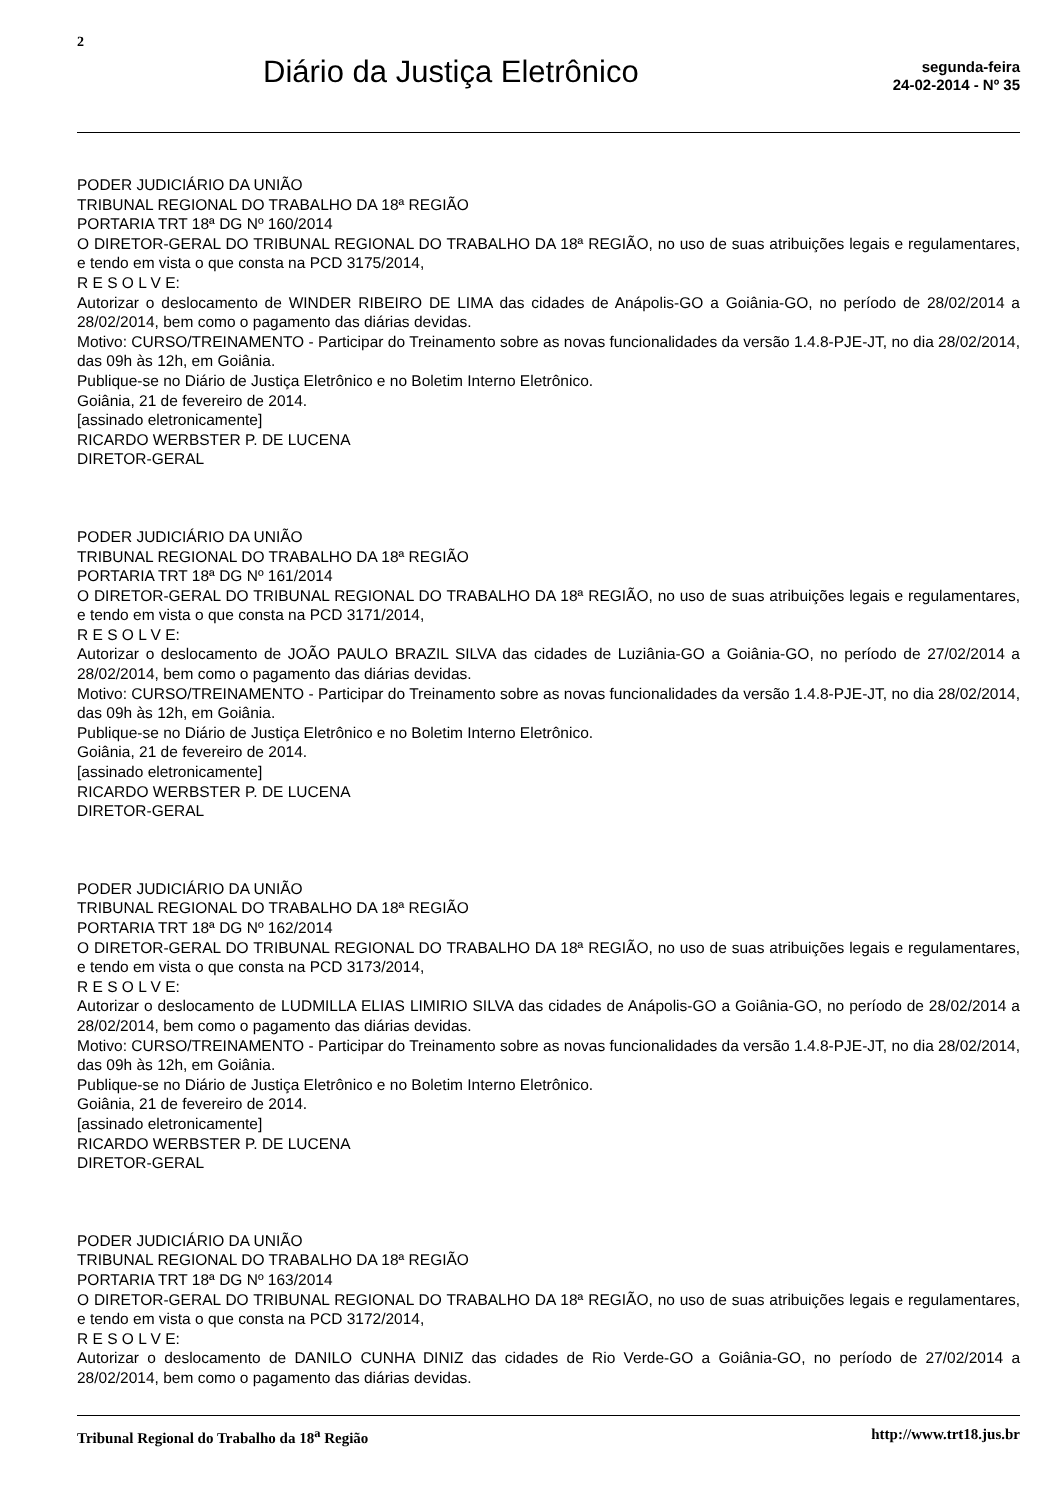2
Diário da Justiça Eletrônico
segunda-feira
24-02-2014 - Nº 35
PODER JUDICIÁRIO DA UNIÃO
TRIBUNAL REGIONAL DO TRABALHO DA 18ª REGIÃO
PORTARIA TRT 18ª DG Nº 160/2014
O DIRETOR-GERAL DO TRIBUNAL REGIONAL DO TRABALHO DA 18ª REGIÃO, no uso de suas atribuições legais e regulamentares, e tendo em vista o que consta na PCD 3175/2014,
R E S O L V E:
Autorizar o deslocamento de WINDER RIBEIRO DE LIMA das cidades de Anápolis-GO a Goiânia-GO, no período de 28/02/2014 a 28/02/2014, bem como o pagamento das diárias devidas.
Motivo: CURSO/TREINAMENTO - Participar do Treinamento sobre as novas funcionalidades da versão 1.4.8-PJE-JT, no dia 28/02/2014, das 09h às 12h, em Goiânia.
Publique-se no Diário de Justiça Eletrônico e no Boletim Interno Eletrônico.
Goiânia, 21 de fevereiro de 2014.
[assinado eletronicamente]
RICARDO WERBSTER P. DE LUCENA
DIRETOR-GERAL
PODER JUDICIÁRIO DA UNIÃO
TRIBUNAL REGIONAL DO TRABALHO DA 18ª REGIÃO
PORTARIA TRT 18ª DG Nº 161/2014
O DIRETOR-GERAL DO TRIBUNAL REGIONAL DO TRABALHO DA 18ª REGIÃO, no uso de suas atribuições legais e regulamentares, e tendo em vista o que consta na PCD 3171/2014,
R E S O L V E:
Autorizar o deslocamento de JOÃO PAULO BRAZIL SILVA das cidades de Luziânia-GO a Goiânia-GO, no período de 27/02/2014 a 28/02/2014, bem como o pagamento das diárias devidas.
Motivo: CURSO/TREINAMENTO - Participar do Treinamento sobre as novas funcionalidades da versão 1.4.8-PJE-JT, no dia 28/02/2014, das 09h às 12h, em Goiânia.
Publique-se no Diário de Justiça Eletrônico e no Boletim Interno Eletrônico.
Goiânia, 21 de fevereiro de 2014.
[assinado eletronicamente]
RICARDO WERBSTER P. DE LUCENA
DIRETOR-GERAL
PODER JUDICIÁRIO DA UNIÃO
TRIBUNAL REGIONAL DO TRABALHO DA 18ª REGIÃO
PORTARIA TRT 18ª DG Nº 162/2014
O DIRETOR-GERAL DO TRIBUNAL REGIONAL DO TRABALHO DA 18ª REGIÃO, no uso de suas atribuições legais e regulamentares, e tendo em vista o que consta na PCD 3173/2014,
R E S O L V E:
Autorizar o deslocamento de LUDMILLA ELIAS LIMIRIO SILVA das cidades de Anápolis-GO a Goiânia-GO, no período de 28/02/2014 a 28/02/2014, bem como o pagamento das diárias devidas.
Motivo: CURSO/TREINAMENTO - Participar do Treinamento sobre as novas funcionalidades da versão 1.4.8-PJE-JT, no dia 28/02/2014, das 09h às 12h, em Goiânia.
Publique-se no Diário de Justiça Eletrônico e no Boletim Interno Eletrônico.
Goiânia, 21 de fevereiro de 2014.
[assinado eletronicamente]
RICARDO WERBSTER P. DE LUCENA
DIRETOR-GERAL
PODER JUDICIÁRIO DA UNIÃO
TRIBUNAL REGIONAL DO TRABALHO DA 18ª REGIÃO
PORTARIA TRT 18ª DG Nº 163/2014
O DIRETOR-GERAL DO TRIBUNAL REGIONAL DO TRABALHO DA 18ª REGIÃO, no uso de suas atribuições legais e regulamentares, e tendo em vista o que consta na PCD 3172/2014,
R E S O L V E:
Autorizar o deslocamento de DANILO CUNHA DINIZ das cidades de Rio Verde-GO a Goiânia-GO, no período de 27/02/2014 a 28/02/2014, bem como o pagamento das diárias devidas.
Tribunal Regional do Trabalho da 18<sup>a</sup> Região http://www.trt18.jus.br